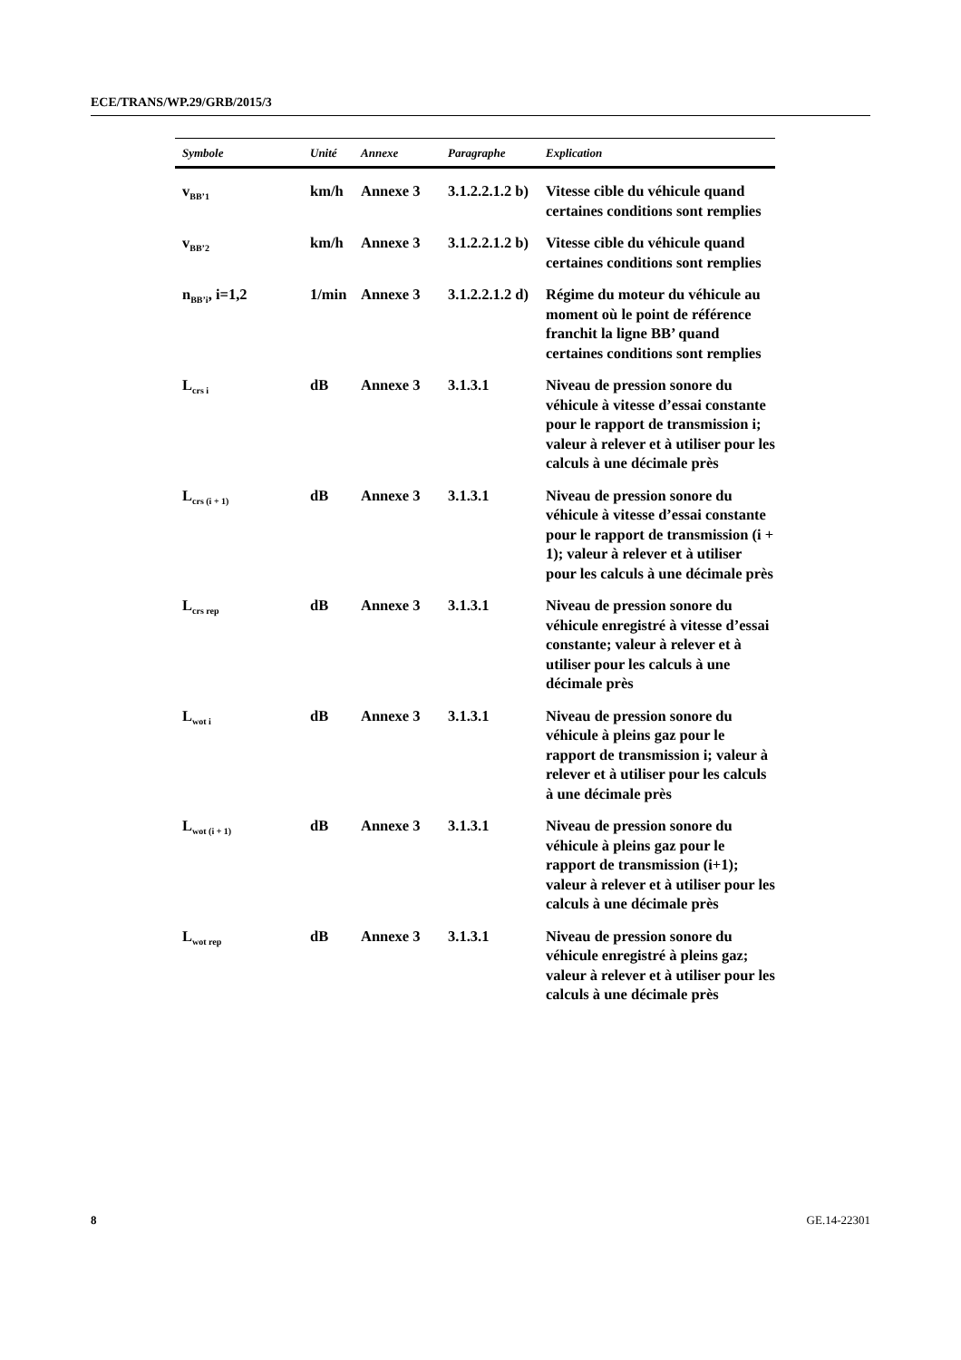ECE/TRANS/WP.29/GRB/2015/3
| Symbole | Unité | Annexe | Paragraphe | Explication |
| --- | --- | --- | --- | --- |
| v<sub>BB’1</sub> | km/h | Annexe 3 | 3.1.2.2.1.2 b) | Vitesse cible du véhicule quand certaines conditions sont remplies |
| v<sub>BB’2</sub> | km/h | Annexe 3 | 3.1.2.2.1.2 b) | Vitesse cible du véhicule quand certaines conditions sont remplies |
| n<sub>BB’i</sub>, i=1,2 | 1/min | Annexe 3 | 3.1.2.2.1.2 d) | Régime du moteur du véhicule au moment où le point de référence franchit la ligne BB’ quand certaines conditions sont remplies |
| L<sub>crs i</sub> | dB | Annexe 3 | 3.1.3.1 | Niveau de pression sonore du véhicule à vitesse d’essai constante pour le rapport de transmission i; valeur à relever et à utiliser pour les calculs à une décimale près |
| L<sub>crs (i + 1)</sub> | dB | Annexe 3 | 3.1.3.1 | Niveau de pression sonore du véhicule à vitesse d’essai constante pour le rapport de transmission (i + 1); valeur à relever et à utiliser pour les calculs à une décimale près |
| L<sub>crs rep</sub> | dB | Annexe 3 | 3.1.3.1 | Niveau de pression sonore du véhicule enregistré à vitesse d’essai constante; valeur à relever et à utiliser pour les calculs à une décimale près |
| L<sub>wot i</sub> | dB | Annexe 3 | 3.1.3.1 | Niveau de pression sonore du véhicule à pleins gaz pour le rapport de transmission i; valeur à relever et à utiliser pour les calculs à une décimale près |
| L<sub>wot (i + 1)</sub> | dB | Annexe 3 | 3.1.3.1 | Niveau de pression sonore du véhicule à pleins gaz pour le rapport de transmission (i+1); valeur à relever et à utiliser pour les calculs à une décimale près |
| L<sub>wot rep</sub> | dB | Annexe 3 | 3.1.3.1 | Niveau de pression sonore du véhicule enregistré à pleins gaz; valeur à relever et à utiliser pour les calculs à une décimale près |
8 GE.14-22301